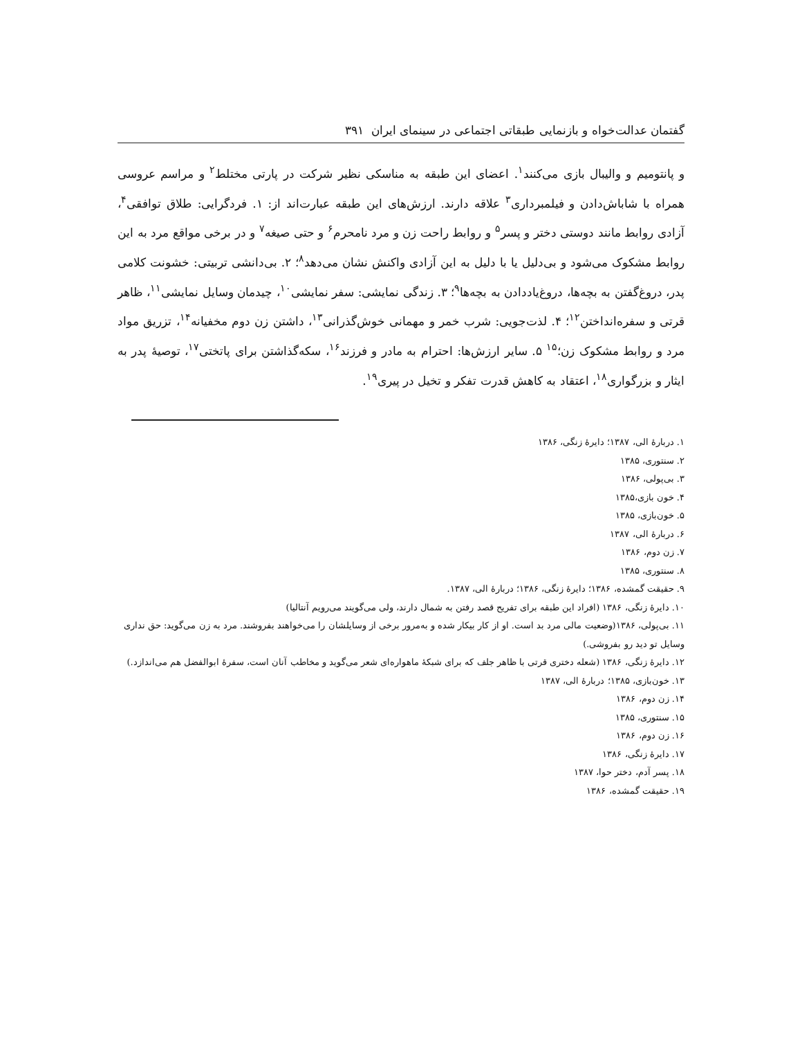گفتمان عدالت‌خواه و بازنمایی طبقاتی اجتماعی در سینمای ایران ۳۹۱
و پانتومیم و والیبال بازی می‌کنند<sup>۱</sup>. اعضای این طبقه به مناسکی نظیر شرکت در پارتی مختلط<sup>۲</sup> و مراسم عروسی همراه با شاباش‌دادن و فیلمبرداری<sup>۳</sup> علاقه دارند. ارزش‌های این طبقه عبارت‌اند از: ۱. فردگرایی: طلاق توافقی<sup>۴</sup>، آزادی روابط مانند دوستی دختر و پسر<sup>۵</sup> و روابط راحت زن و مرد نامحرم<sup>۶</sup> و حتی صیغه<sup>۷</sup> و در برخی مواقع مرد به این روابط مشکوک می‌شود و بی‌دلیل یا با دلیل به این آزادی واکنش نشان می‌دهد<sup>۸</sup>؛ ۲. بی‌دانشی تربیتی: خشونت کلامی پدر، دروغ‌گفتن به بچه‌ها، دروغ‌یاددادن به بچه‌ها<sup>۹</sup>؛ ۳. زندگی نمایشی: سفر نمایشی<sup>۱۰</sup>، چیدمان وسایل نمایشی<sup>۱۱</sup>، ظاهر قرتی و سفره‌انداختن<sup>۱۲</sup>؛ ۴. لذت‌جویی: شرب خمر و مهمانی خوش‌گذرانی<sup>۱۳</sup>، داشتن زن دوم مخفیانه<sup>۱۴</sup>، تزریق مواد مرد و روابط مشکوک زن؛<sup>۱۵</sup> ۵. سایر ارزش‌ها: احترام به مادر و فرزند<sup>۱۶</sup>، سکه‌گذاشتن برای پاتختی<sup>۱۷</sup>، توصیهٔ پدر به ایثار و بزرگواری<sup>۱۸</sup>، اعتقاد به کاهش قدرت تفکر و تخیل در پیری<sup>۱۹</sup>.
۱. دربارهٔ الی، ۱۳۸۷؛ دایرهٔ زنگی، ۱۳۸۶
۲. سنتوری، ۱۳۸۵
۳. بی‌پولی، ۱۳۸۶
۴. خون بازی،۱۳۸۵
۵. خون‌بازی، ۱۳۸۵
۶. دربارهٔ الی، ۱۳۸۷
۷. زن دوم، ۱۳۸۶
۸. سنتوری، ۱۳۸۵
۹. حقیقت گمشده، ۱۳۸۶؛ دایرهٔ زنگی، ۱۳۸۶؛ دربارهٔ الی، ۱۳۸۷.
۱۰. دایرهٔ زنگی، ۱۳۸۶ (افراد این طبقه برای تفریح قصد رفتن به شمال دارند، ولی می‌گویند می‌رویم آنتالیا)
۱۱. بی‌پولی، ۱۳۸۶(وضعیت مالی مرد بد است. او از کار بیکار شده و به‌مرور برخی از وسایلشان را می‌خواهند بفروشند. مرد به زن می‌گوید: حق نداری وسایل تو دید رو بفروشی.)
۱۲. دایرهٔ زنگی، ۱۳۸۶ (شعله دختری قرتی با ظاهر جلف که برای شبکهٔ ماهواره‌ای شعر می‌گوید و مخاطب آنان است، سفرهٔ ابوالفضل هم می‌اندازد.)
۱۳. خون‌بازی، ۱۳۸۵؛ دربارهٔ الی، ۱۳۸۷
۱۴. زن دوم، ۱۳۸۶
۱۵. سنتوری، ۱۳۸۵
۱۶. زن دوم، ۱۳۸۶
۱۷. دایرهٔ زنگی، ۱۳۸۶
۱۸. پسر آدم، دختر حوا، ۱۳۸۷
۱۹. حقیقت گمشده، ۱۳۸۶